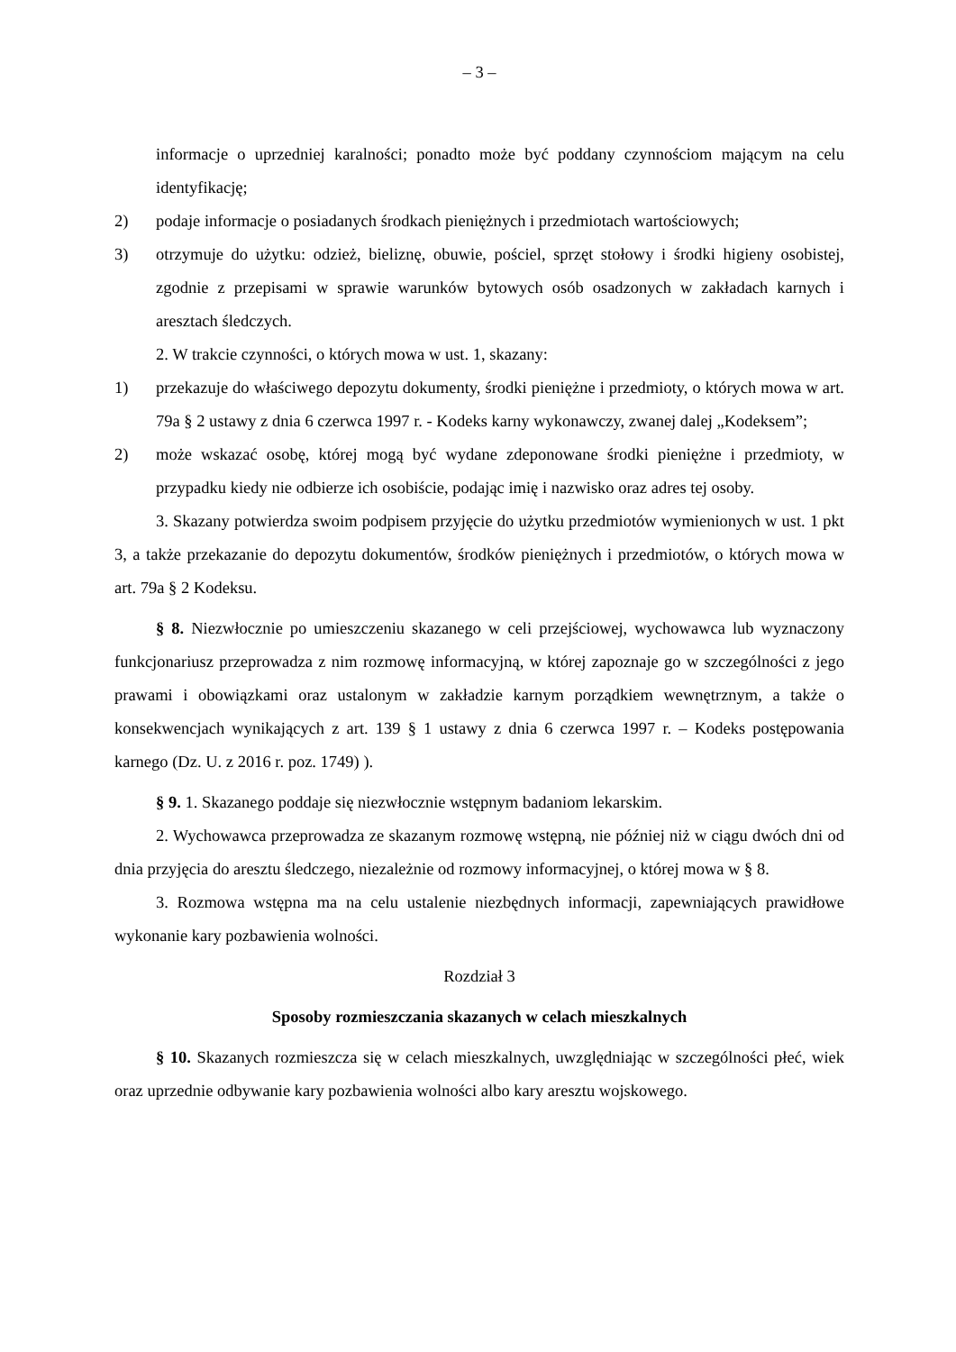– 3 –
informacje o uprzedniej karalności; ponadto może być poddany czynnościom mającym na celu identyfikację;
2) podaje informacje o posiadanych środkach pieniężnych i przedmiotach wartościowych;
3) otrzymuje do użytku: odzież, bieliznę, obuwie, pościel, sprzęt stołowy i środki higieny osobistej, zgodnie z przepisami w sprawie warunków bytowych osób osadzonych w zakładach karnych i aresztach śledczych.
2. W trakcie czynności, o których mowa w ust. 1, skazany:
1) przekazuje do właściwego depozytu dokumenty, środki pieniężne i przedmioty, o których mowa w art. 79a § 2 ustawy z dnia 6 czerwca 1997 r. - Kodeks karny wykonawczy, zwanej dalej „Kodeksem”;
2) może wskazać osobę, której mogą być wydane zdeponowane środki pieniężne i przedmioty, w przypadku kiedy nie odbierze ich osobiście, podając imię i nazwisko oraz adres tej osoby.
3. Skazany potwierdza swoim podpisem przyjęcie do użytku przedmiotów wymienionych w ust. 1 pkt 3, a także przekazanie do depozytu dokumentów, środków pieniężnych i przedmiotów, o których mowa w art. 79a § 2 Kodeksu.
§ 8. Niezwłocznie po umieszczeniu skazanego w celi przejściowej, wychowawca lub wyznaczony funkcjonariusz przeprowadza z nim rozmowę informacyjną, w której zapoznaje go w szczególności z jego prawami i obowiązkami oraz ustalonym w zakładzie karnym porządkiem wewnętrznym, a także o konsekwencjach wynikających z art. 139 § 1 ustawy z dnia 6 czerwca 1997 r. – Kodeks postępowania karnego (Dz. U. z 2016 r. poz. 1749) ).
§ 9. 1. Skazanego poddaje się niezwłocznie wstępnym badaniom lekarskim.
2. Wychowawca przeprowadza ze skazanym rozmowę wstępną, nie później niż w ciągu dwóch dni od dnia przyjęcia do aresztu śledczego, niezależnie od rozmowy informacyjnej, o której mowa w § 8.
3. Rozmowa wstępna ma na celu ustalenie niezbędnych informacji, zapewniających prawidłowe wykonanie kary pozbawienia wolności.
Rozdział 3
Sposoby rozmieszczania skazanych w celach mieszkalnych
§ 10. Skazanych rozmieszcza się w celach mieszkalnych, uwzględniając w szczególności płeć, wiek oraz uprzednie odbywanie kary pozbawienia wolności albo kary aresztu wojskowego.